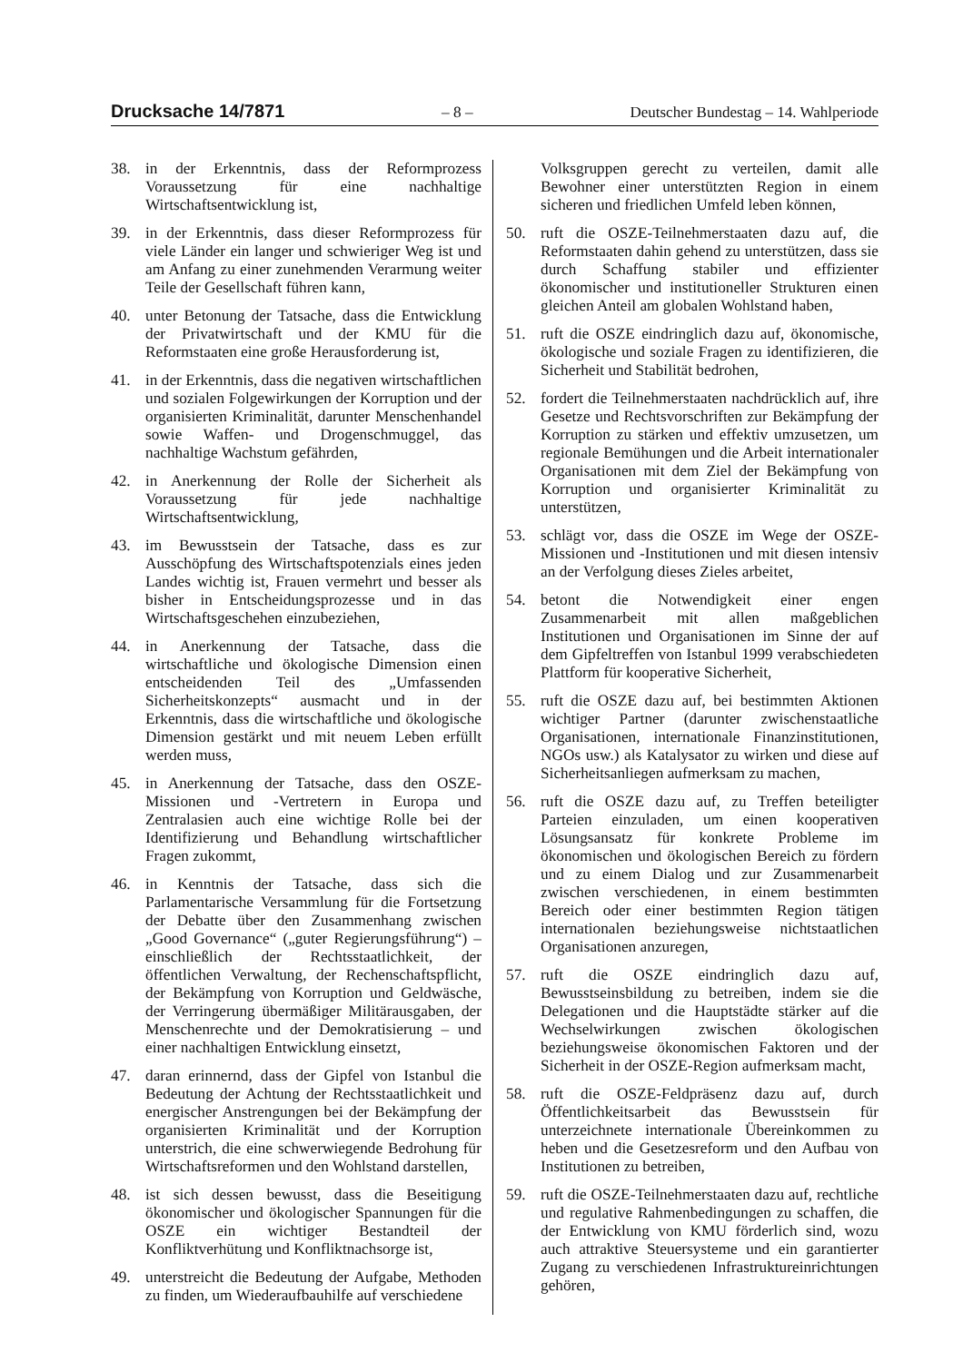Drucksache 14/7871 – 8 – Deutscher Bundestag – 14. Wahlperiode
38. in der Erkenntnis, dass der Reformprozess Voraussetzung für eine nachhaltige Wirtschaftsentwicklung ist,
39. in der Erkenntnis, dass dieser Reformprozess für viele Länder ein langer und schwieriger Weg ist und am Anfang zu einer zunehmenden Verarmung weiter Teile der Gesellschaft führen kann,
40. unter Betonung der Tatsache, dass die Entwicklung der Privatwirtschaft und der KMU für die Reformstaaten eine große Herausforderung ist,
41. in der Erkenntnis, dass die negativen wirtschaftlichen und sozialen Folgewirkungen der Korruption und der organisierten Kriminalität, darunter Menschenhandel sowie Waffen- und Drogenschmuggel, das nachhaltige Wachstum gefährden,
42. in Anerkennung der Rolle der Sicherheit als Voraussetzung für jede nachhaltige Wirtschaftsentwicklung,
43. im Bewusstsein der Tatsache, dass es zur Ausschöpfung des Wirtschaftspotenzials eines jeden Landes wichtig ist, Frauen vermehrt und besser als bisher in Entscheidungsprozesse und in das Wirtschaftsgeschehen einzubeziehen,
44. in Anerkennung der Tatsache, dass die wirtschaftliche und ökologische Dimension einen entscheidenden Teil des „Umfassenden Sicherheitskonzepts“ ausmacht und in der Erkenntnis, dass die wirtschaftliche und ökologische Dimension gestärkt und mit neuem Leben erfüllt werden muss,
45. in Anerkennung der Tatsache, dass den OSZE-Missionen und -Vertretern in Europa und Zentralasien auch eine wichtige Rolle bei der Identifizierung und Behandlung wirtschaftlicher Fragen zukommt,
46. in Kenntnis der Tatsache, dass sich die Parlamentarische Versammlung für die Fortsetzung der Debatte über den Zusammenhang zwischen „Good Governance“ („guter Regierungsführung“) – einschließlich der Rechtsstaatlichkeit, der öffentlichen Verwaltung, der Rechenschaftspflicht, der Bekämpfung von Korruption und Geldwäsche, der Verringerung übermäßiger Militärausgaben, der Menschenrechte und der Demokratisierung – und einer nachhaltigen Entwicklung einsetzt,
47. daran erinnernd, dass der Gipfel von Istanbul die Bedeutung der Achtung der Rechtsstaatlichkeit und energischer Anstrengungen bei der Bekämpfung der organisierten Kriminalität und der Korruption unterstrich, die eine schwerwiegende Bedrohung für Wirtschaftsreformen und den Wohlstand darstellen,
48. ist sich dessen bewusst, dass die Beseitigung ökonomischer und ökologischer Spannungen für die OSZE ein wichtiger Bestandteil der Konfliktverhütung und Konfliktnachsorge ist,
49. unterstreicht die Bedeutung der Aufgabe, Methoden zu finden, um Wiederaufbauhilfe auf verschiedene
Volksgruppen gerecht zu verteilen, damit alle Bewohner einer unterstützten Region in einem sicheren und friedlichen Umfeld leben können,
50. ruft die OSZE-Teilnehmerstaaten dazu auf, die Reformstaaten dahin gehend zu unterstützen, dass sie durch Schaffung stabiler und effizienter ökonomischer und institutioneller Strukturen einen gleichen Anteil am globalen Wohlstand haben,
51. ruft die OSZE eindringlich dazu auf, ökonomische, ökologische und soziale Fragen zu identifizieren, die Sicherheit und Stabilität bedrohen,
52. fordert die Teilnehmerstaaten nachdrücklich auf, ihre Gesetze und Rechtsvorschriften zur Bekämpfung der Korruption zu stärken und effektiv umzusetzen, um regionale Bemühungen und die Arbeit internationaler Organisationen mit dem Ziel der Bekämpfung von Korruption und organisierter Kriminalität zu unterstützen,
53. schlägt vor, dass die OSZE im Wege der OSZE-Missionen und -Institutionen und mit diesen intensiv an der Verfolgung dieses Zieles arbeitet,
54. betont die Notwendigkeit einer engen Zusammenarbeit mit allen maßgeblichen Institutionen und Organisationen im Sinne der auf dem Gipfeltreffen von Istanbul 1999 verabschiedeten Plattform für kooperative Sicherheit,
55. ruft die OSZE dazu auf, bei bestimmten Aktionen wichtiger Partner (darunter zwischenstaatliche Organisationen, internationale Finanzinstitutionen, NGOs usw.) als Katalysator zu wirken und diese auf Sicherheitsanliegen aufmerksam zu machen,
56. ruft die OSZE dazu auf, zu Treffen beteiligter Parteien einzuladen, um einen kooperativen Lösungsansatz für konkrete Probleme im ökonomischen und ökologischen Bereich zu fördern und zu einem Dialog und zur Zusammenarbeit zwischen verschiedenen, in einem bestimmten Bereich oder einer bestimmten Region tätigen internationalen beziehungsweise nichtstaatlichen Organisationen anzuregen,
57. ruft die OSZE eindringlich dazu auf, Bewusstseinsbildung zu betreiben, indem sie die Delegationen und die Hauptstädte stärker auf die Wechselwirkungen zwischen ökologischen beziehungsweise ökonomischen Faktoren und der Sicherheit in der OSZE-Region aufmerksam macht,
58. ruft die OSZE-Feldpräsenz dazu auf, durch Öffentlichkeitsarbeit das Bewusstsein für unterzeichnete internationale Übereinkommen zu heben und die Gesetzesreform und den Aufbau von Institutionen zu betreiben,
59. ruft die OSZE-Teilnehmerstaaten dazu auf, rechtliche und regulative Rahmenbedingungen zu schaffen, die der Entwicklung von KMU förderlich sind, wozu auch attraktive Steuersysteme und ein garantierter Zugang zu verschiedenen Infrastruktureinrichtungen gehören,